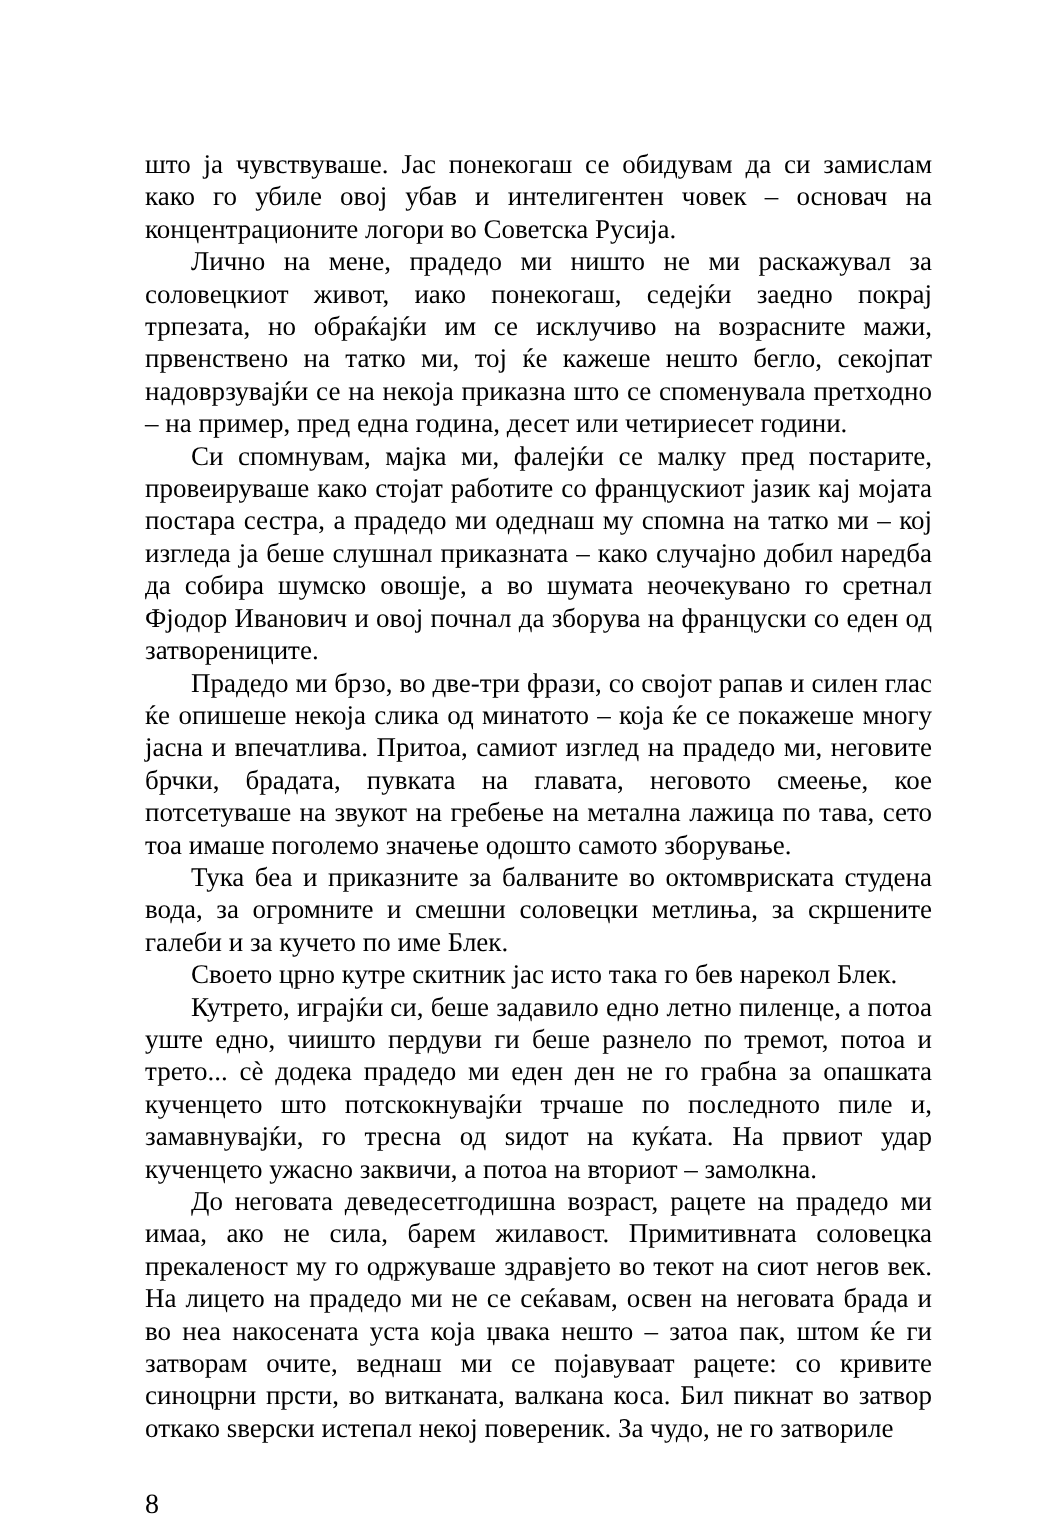што ја чувствуваше. Јас понекогаш се обидувам да си замислам како го убиле овој убав и интелигентен човек – основач на концентрационите логори во Советска Русија.
Лично на мене, прадедо ми ништо не ми раскажувал за соловецкиот живот, иако понекогаш, седејќи заедно покрај трпезата, но обраќајќи им се исклучиво на возрасните мажи, првенствено на татко ми, тој ќе кажеше нешто бегло, секојпат надоврзувајќи се на некоја приказна што се споменувала претходно – на пример, пред една година, десет или четириесет години.
Си спомнувам, мајка ми, фалејќи се малку пред постарите, провеируваше како стојат работите со францускиот јазик кај мојата постара сестра, а прадедо ми одеднаш му спомна на татко ми – кој изгледа ја беше слушнал приказната – како случајно добил наредба да собира шумско овошје, а во шумата неочекувано го сретнал Фјодор Иванович и овој почнал да зборува на француски со еден од затворениците.
Прадедо ми брзо, во две-три фрази, со својот рапав и силен глас ќе опишеше некоја слика од минатото – која ќе се покажеше многу јасна и впечатлива. Притоа, самиот изглед на прадедо ми, неговите брчки, брадата, пувката на главата, неговото смеење, кое потсетуваше на звукот на гребење на метална лажица по тава, сето тоа имаше поголемо значење одошто самото зборување.
Тука беа и приказните за балваните во октомвриската студена вода, за огромните и смешни соловецки метлиња, за скршените галеби и за кучето по име Блек.
Своето црно кутре скитник јас исто така го бев нарекол Блек.
Кутрето, играјќи си, беше задавило едно летно пиленце, а потоа уште едно, чиишто пердуви ги беше разнело по тремот, потоа и трето... сè додека прадедо ми еден ден не го грабна за опашката кученцето што потскокнувајќи трчаше по последното пиле и, замавнувајќи, го тресна од ѕидот на куќата. На првиот удар кученцето ужасно заквичи, а потоа на вториот – замолкна.
До неговата деведесетгодишна возраст, рацете на прадедо ми имаа, ако не сила, барем жилавост. Примитивната соловецка прекаленост му го одржуваше здравјето во текот на сиот негов век. На лицето на прадедо ми не се сеќавам, освен на неговата брада и во неа накосената уста која џвака нешто – затоа пак, штом ќе ги затворам очите, веднаш ми се појавуваат рацете: со кривите синоцрни прсти, во витканата, валкана коса. Бил пикнат во затвор откако ѕверски истепал некој повереник. За чудо, не го затвориле
8